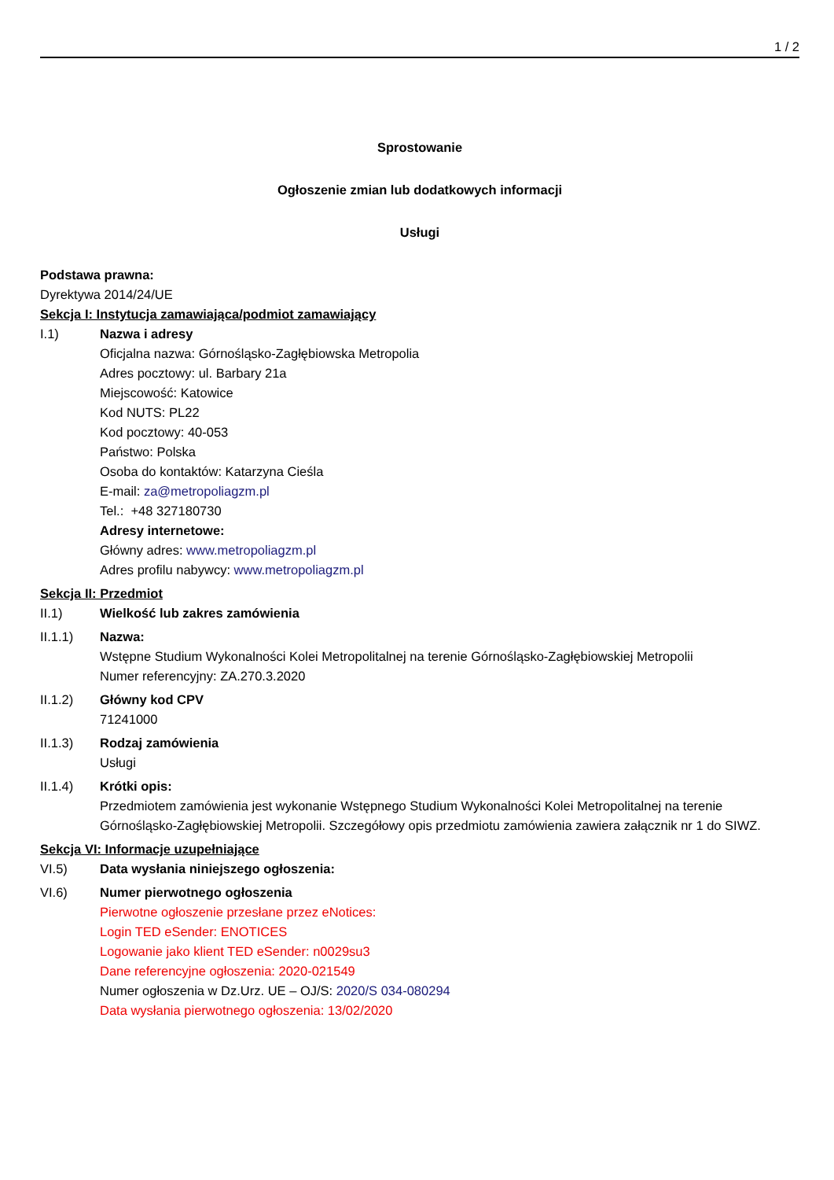1 / 2
Sprostowanie
Ogłoszenie zmian lub dodatkowych informacji
Usługi
Podstawa prawna:
Dyrektywa 2014/24/UE
Sekcja I: Instytucja zamawiająca/podmiot zamawiający
I.1) Nazwa i adresy
Oficjalna nazwa: Górnośląsko-Zagłębiowska Metropolia
Adres pocztowy: ul. Barbary 21a
Miejscowość: Katowice
Kod NUTS: PL22
Kod pocztowy: 40-053
Państwo: Polska
Osoba do kontaktów: Katarzyna Cieśla
E-mail: za@metropoliagzm.pl
Tel.: +48 327180730
Adresy internetowe:
Główny adres: www.metropoliagzm.pl
Adres profilu nabywcy: www.metropoliagzm.pl
Sekcja II: Przedmiot
II.1) Wielkość lub zakres zamówienia
II.1.1) Nazwa:
Wstępne Studium Wykonalności Kolei Metropolitalnej na terenie Górnośląsko-Zagłębiowskiej Metropolii
Numer referencyjny: ZA.270.3.2020
II.1.2) Główny kod CPV
71241000
II.1.3) Rodzaj zamówienia
Usługi
II.1.4) Krótki opis:
Przedmiotem zamówienia jest wykonanie Wstępnego Studium Wykonalności Kolei Metropolitalnej na terenie Górnośląsko-Zagłębiowskiej Metropolii. Szczegółowy opis przedmiotu zamówienia zawiera załącznik nr 1 do SIWZ.
Sekcja VI: Informacje uzupełniające
VI.5) Data wysłania niniejszego ogłoszenia:
VI.6) Numer pierwotnego ogłoszenia
Pierwotne ogłoszenie przesłane przez eNotices:
Login TED eSender: ENOTICES
Logowanie jako klient TED eSender: n0029su3
Dane referencyjne ogłoszenia: 2020-021549
Numer ogłoszenia w Dz.Urz. UE – OJ/S: 2020/S 034-080294
Data wysłania pierwotnego ogłoszenia: 13/02/2020